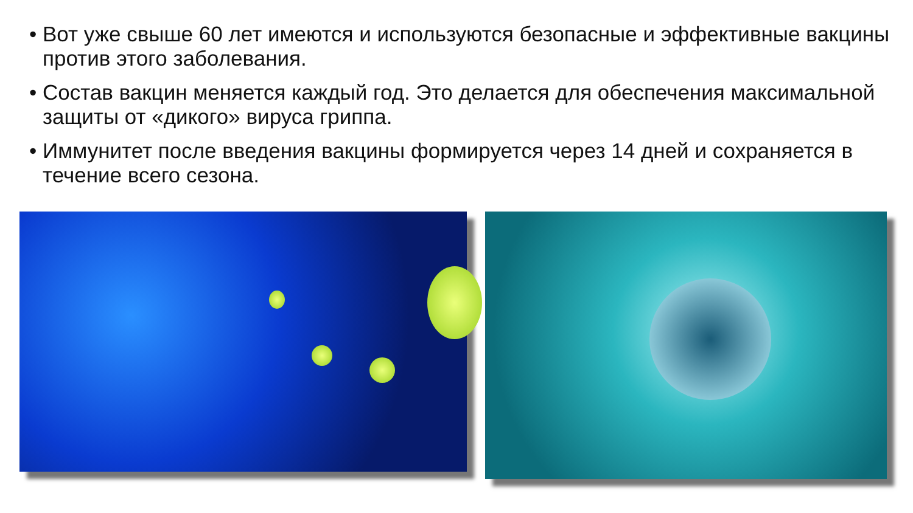• Вот уже свыше 60 лет имеются и используются безопасные и эффективные вакцины против этого заболевания.
• Состав вакцин меняется каждый год. Это делается для обеспечения максимальной защиты от «дикого» вируса гриппа.
• Иммунитет после введения вакцины формируется через 14 дней и сохраняется в течение всего сезона.